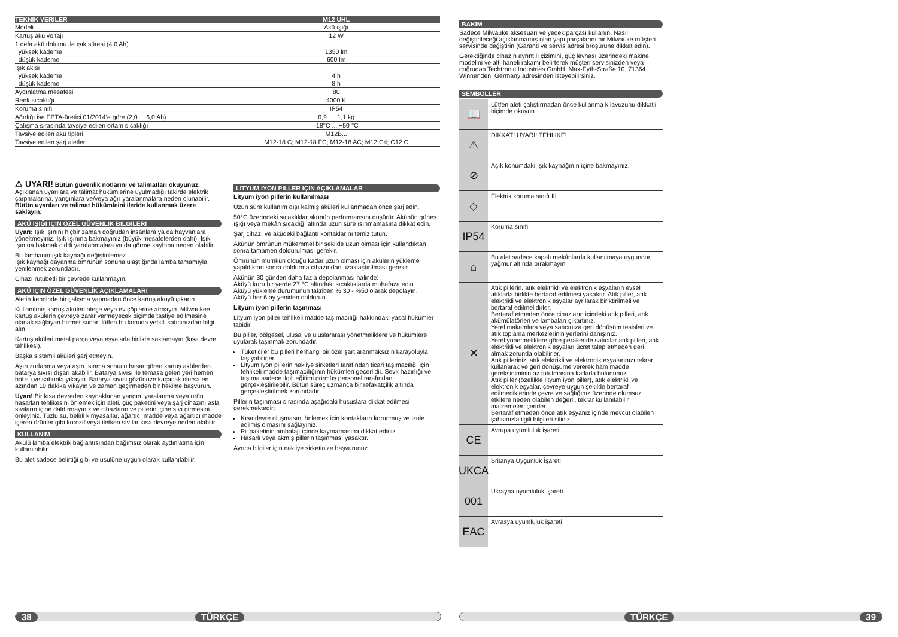| TEKNIK VERILER | M12 UHL |
| --- | --- |
| Modeli | Akü ışığı |
| Kartuş akü voltajı | 12 W |
| 1 defa akü dolumu ile ışık süresi (4,0 Ah) | |
| yüksek kademe | 1350 lm |
| düşük kademe | 600 lm |
| Işık akısı | |
| yüksek kademe | 4 h |
| düşük kademe | 8 h |
| Aydınlatma mesafesi | 80 |
| Renk sıcaklığı | 4000 K |
| Koruma sınıfı | IP54 |
| Ağırlığı ise EPTA-üretici 01/2014‘e göre (2,0 ... 6,0 Ah) | 0,9 .... 1,1 kg |
| Çalışma sırasında tavsiye edilen ortam sıcaklığı | -18°C ... +50 °C |
| Tavsiye edilen akü tipleri | M12B... |
| Tavsiye edilen şarj aletleri | M12-18 C; M12-18 FC; M12-18 AC; M12 C4; C12 C |
⚠ UYARI! Bütün güvenlik notlarını ve talimatları okuyunuz. Açıklanan uyarılara ve talimat hükümlerine uyulmadığı takirde elektrik çarpmalarına, yangınlara ve/veya ağır yaralanmalara neden olunabilir.
Bütün uyarıları ve talimat hükümleini ileride kullanmak üzere saklayın.
AKÜ IŞIĞI IÇIN ÖZEL GÜVENLIK BILGILERI
Uyarı: Işık ışınını hiçbir zaman doğrudan insanlara ya da hayvanlara yöneltmeyiniz. Işık ışınına bakmayınız (büyük mesafelerden dahi). Işık ışınına bakmak ciddi yaralanmalara ya da görme kaybına neden olabilir.
Bu lambanın ışık kaynağı değiştirilemez.
Işık kaynağı dayanma ömrünün sonuna ulaştığında lamba tamamıyla yenilenmek zorundadır.
Cihazı rutubetli bir çevrede kullanmayın.
AKÜ IÇIN ÖZEL GÜVENLİK AÇIKLAMALARI
Aletin kendinde bir çalışma yapmadan önce kartuş aküyü çıkarın.
Kullanılmış kartuş aküleri ateşe veya ev çöplerine atmayın. Milwaukee, kartuş akülerin çevreye zarar vermeyecek biçimde tasfiye edilmesine olanak sağlayan hizmet sunar; lütfen bu konuda yetkili satıcınızdan bilgi alın.
Kartuş aküleri metal parça veya eşyalarla birlikte saklamayın (kısa devre tehlikesi).
Başka sistemli aküleri şarj etmeyin.
Aşırı zorlanma veya aşırı ısınma sonucu hasar gören kartuş akülerden batarya sıvısı dışarı akabilir. Batarya sıvısı ile temasa gelen yeri hemen bol su ve sabunla yıkayın. Batarya sıvısı gözünüze kaçacak olursa en azından 10 dakika yıkayın ve zaman geçirmeden bir hekime başvurun.
Uyarı! Bir kısa devreden kaynaklanan yangın, yaralanma veya ürün hasarları tehlikesini önlemek için aleti, güç paketini veya şarj cihazını asla sıvıların içine daldırmayınız ve cihazların ve pillerin içine sıvı girmesini önleyiniz. Tuzlu su, belirli kimyasallar, ağartıcı madde veya ağartıcı madde içeren ürünler gibi korozif veya iletken sıvılar kısa devreye neden olabilir.
KULLANIM
Akülü lamba elektrik bağlantısından bağımsız olarak aydınlatma için kullanılabilir.
Bu alet sadece belirtiği gibi ve usulüne uygun olarak kullanılabilir.
LITYUM IYON PILLER IÇIN AÇIKLAMALAR
Lityum iyon pillerin kullanılması
Uzun süre kullanım dışı kalmış aküleri kullanmadan önce şarj edin.
50°C üzerindeki sıcaklıklar akünün performansını düşürür. Akünün güneş ışığı veya mekân sıcaklığı altında uzun süre ısınmamasına dikkat edin.
Şarj cihazı ve aküdeki bağlantı kontaklarını temiz tutun.
Akünün ömrünün mükemmel bir şekilde uzun olması için kullandıktan sonra tamamen doldurulması gerekir.
Ömrünün mümkün olduğu kadar uzun olması için akülerin yükleme yapıldıktan sonra doldurma cihazından uzaklaştırılması gerekir.
Akünün 30 günden daha fazla depolanması halinde:
Aküyü kuru bir yerde 27 °C altındaki sıcaklıklarda muhafaza edin.
Aküyü yükleme durumunun takriben % 30 - %50 olarak depolayın.
Aküyü her 6 ay yeniden doldurun.
Lityum iyon pillerin taşınması
Lityum iyon piller tehlikeli madde taşımacılığı hakkındaki yasal hükümler tabidir.
Bu piller, bölgesel, ulusal ve uluslararası yönetmeliklere ve hükümlere uyularak taşınmak zorundadır.
Tüketiciler bu pilleri herhangi bir özel şart aranmaksızın karayoluyla taşıyabilirler.
Lityum iyon pillerin nakliye şirketleri tarafından ticari taşımacılığı için tehlikeli madde taşımacılığının hükümleri geçerlidir. Sevk hazırlığı ve taşıma sadece ilgili eğitimi görmüş personel tarafından gerçekleştirilebilir. Bütün süreç uzmanca bir refakatçilik altında gerçekleştirilmek zorundadır.
Pillerin taşınması sırasında aşağıdaki hususlara dikkat edilmesi gerekmektedir:
Kısa devre oluşmasını önlemek için kontakların korunmuş ve izole edilmiş olmasını sağlayınız.
Pil paketinin ambalajı içinde kaymamasına dikkat ediniz.
Hasarlı veya akmış pillerin taşınması yasaktır.
Ayrıca bilgiler için nakliye şirketinize başvurunuz.
BAKIM
Sadece Milwauke aksesuarı ve yedek parçası kullanın. Nasıl değiştirileceği açıklanmamış olan yapı parçalarını bir Milwauke müşteri servisinde değiştirin (Garanti ve servis adresi broşürüne dikkat edin).
Gerektiğinde cihazın ayrıntılı çizimini, güç levhası üzerindeki makine modelini ve altı haneli rakamı belirterek müşteri servisinizden veya doğrudan Techtronic Industries GmbH, Max-Eyth-Straße 10, 71364 Winnenden, Germany adresinden isteyebilirsiniz.
SEMBOLLER
📖
Lütfen aleti çalıştırmadan önce kullanma kılavuzunu dikkatli biçimde okuyun.
⚠
DİKKAT! UYARI! TEHLİKE!
⊘
Açık konumdaki ışık kaynağının içine bakmayınız.
◇
Elektrik koruma sınıfı III.
IP54
Koruma sınıfı
⌂
Bu alet sadece kapalı mekânlarda kullanılmaya uygundur, yağmur altında bırakmayın
✕
Atık pillerin, atık elektrikli ve elektronik eşyaların evsel atıklarla birlikte bertaraf edilmesi yasaktır. Atık piller, atık elektrikli ve elektronik eşyalar ayrılarak biriktirilmeli ve bertaraf edilmelidirler.
Bertaraf etmeden önce cihazların içindeki atık pilleri, atık akümülatörleri ve lambaları çıkartınız.
Yerel makamlara veya satıcınıza geri dönüşüm tesisleri ve atık toplama merkezlerinin yerlerini danışınız.
Yerel yönetmeliklere göre perakende satıcılar atık pilleri, atık elektrikli ve elektronik eşyaları ücret talep etmeden geri almak zorunda olabilirler.
Atık pilleriniz, atık elektrikli ve elektronik eşyalarınızı tekrar kullanarak ve geri dönüşüme vererek ham madde gereksiniminin az tutulmasına katkıda bulununuz.
Atık piller (özellikle lityum iyon piller), atık elektrikli ve elektronik eşyalar, çevreye uygun şekilde bertaraf edilmediklerinde çevre ve sağlığınız üzerinde olumsuz etkilere neden olabilen değerli, tekrar kullanılabilir malzemeler içerirler.
Bertaraf etmeden önce atık eşyanız içinde mevcut olabilen şahsınızla ilgili bilgileri siliniz.
CE
Avrupa uyumluluk işareti
UKCA
Britanya Uygunluk İşareti
001
Ukrayna uyumluluk işareti
EAC
Avrasya uyumluluk işareti
38 TÜRKÇE TÜRKÇE 39